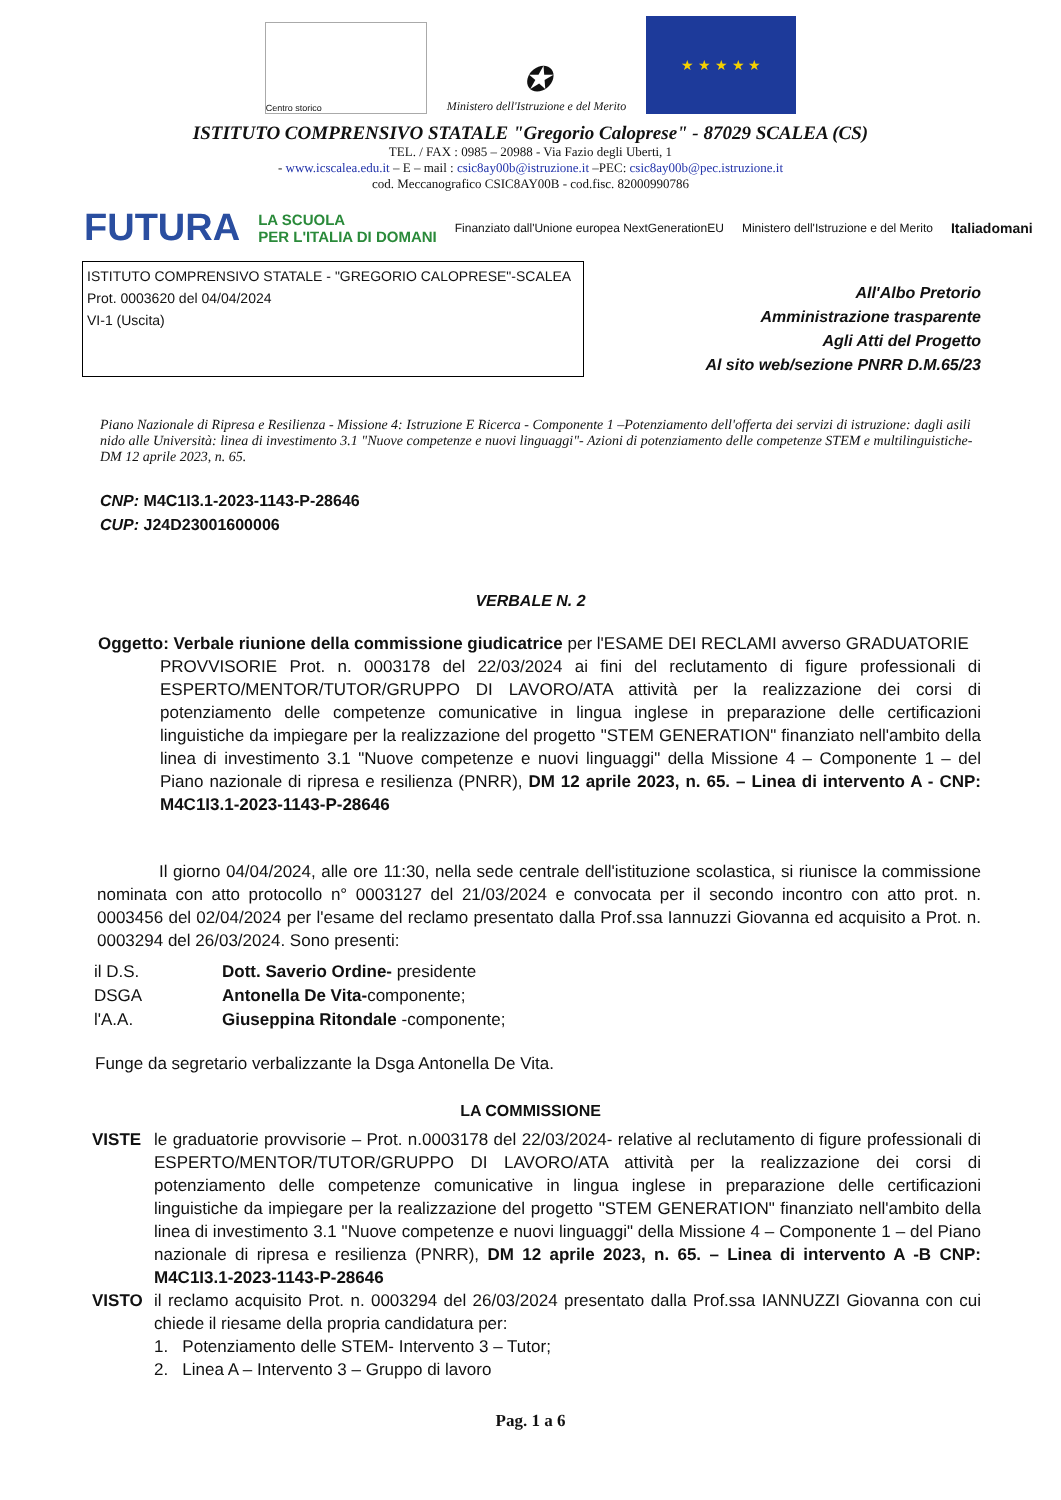Centro storico
✪
Ministero dell'Istruzione e del Merito
★ ★ ★ ★ ★
ISTITUTO COMPRENSIVO STATALE "Gregorio Caloprese" - 87029 SCALEA (CS)
TEL. / FAX : 0985 – 20988 - Via Fazio degli Uberti, 1
- www.icscalea.edu.it – E – mail : csic8ay00b@istruzione.it –PEC: csic8ay00b@pec.istruzione.it
cod. Meccanografico CSIC8AY00B - cod.fisc. 82000990786
FUTURA LA SCUOLA
PER L'ITALIA DI DOMANI Finanziato dall'Unione europea NextGenerationEU Ministero dell'Istruzione e del Merito Italiadomani
ISTITUTO COMPRENSIVO STATALE - "GREGORIO CALOPRESE"-SCALEA
Prot. 0003620 del 04/04/2024
VI-1 (Uscita)
All'Albo Pretorio
Amministrazione trasparente
Agli Atti del Progetto
Al sito web/sezione PNRR D.M.65/23
Piano Nazionale di Ripresa e Resilienza - Missione 4: Istruzione E Ricerca - Componente 1 –Potenziamento dell'offerta dei servizi di istruzione: dagli asili nido alle Università: linea di investimento 3.1 "Nuove competenze e nuovi linguaggi"- Azioni di potenziamento delle competenze STEM e multilinguistiche- DM 12 aprile 2023, n. 65.
CNP: M4C1I3.1-2023-1143-P-28646
CUP: J24D23001600006
VERBALE N. 2
Oggetto: Verbale riunione della commissione giudicatrice per l'ESAME DEI RECLAMI avverso GRADUATORIE
PROVVISORIE Prot. n. 0003178 del 22/03/2024 ai fini del reclutamento di figure professionali di ESPERTO/MENTOR/TUTOR/GRUPPO DI LAVORO/ATA attività per la realizzazione dei corsi di potenziamento delle competenze comunicative in lingua inglese in preparazione delle certificazioni linguistiche da impiegare per la realizzazione del progetto "STEM GENERATION" finanziato nell'ambito della linea di investimento 3.1 "Nuove competenze e nuovi linguaggi" della Missione 4 – Componente 1 – del Piano nazionale di ripresa e resilienza (PNRR), DM 12 aprile 2023, n. 65. – Linea di intervento A - CNP: M4C1I3.1-2023-1143-P-28646
Il giorno 04/04/2024, alle ore 11:30, nella sede centrale dell'istituzione scolastica, si riunisce la commissione nominata con atto protocollo n° 0003127 del 21/03/2024 e convocata per il secondo incontro con atto prot. n. 0003456 del 02/04/2024 per l'esame del reclamo presentato dalla Prof.ssa Iannuzzi Giovanna ed acquisito a Prot. n. 0003294 del 26/03/2024. Sono presenti:
| il D.S. | Dott. Saverio Ordine- presidente |
| DSGA | Antonella De Vita- componente; |
| l'A.A. | Giuseppina Ritondale -componente; |
Funge da segretario verbalizzante la Dsga Antonella De Vita.
LA COMMISSIONE
VISTE le graduatorie provvisorie – Prot. n.0003178 del 22/03/2024- relative al reclutamento di figure professionali di ESPERTO/MENTOR/TUTOR/GRUPPO DI LAVORO/ATA attività per la realizzazione dei corsi di potenziamento delle competenze comunicative in lingua inglese in preparazione delle certificazioni linguistiche da impiegare per la realizzazione del progetto "STEM GENERATION" finanziato nell'ambito della linea di investimento 3.1 "Nuove competenze e nuovi linguaggi" della Missione 4 – Componente 1 – del Piano nazionale di ripresa e resilienza (PNRR), DM 12 aprile 2023, n. 65. – Linea di intervento A -B CNP: M4C1I3.1-2023-1143-P-28646
VISTO il reclamo acquisito Prot. n. 0003294 del 26/03/2024 presentato dalla Prof.ssa IANNUZZI Giovanna con cui chiede il riesame della propria candidatura per:
1. Potenziamento delle STEM- Intervento 3 – Tutor;
2. Linea A – Intervento 3 – Gruppo di lavoro
Pag. 1 a 6